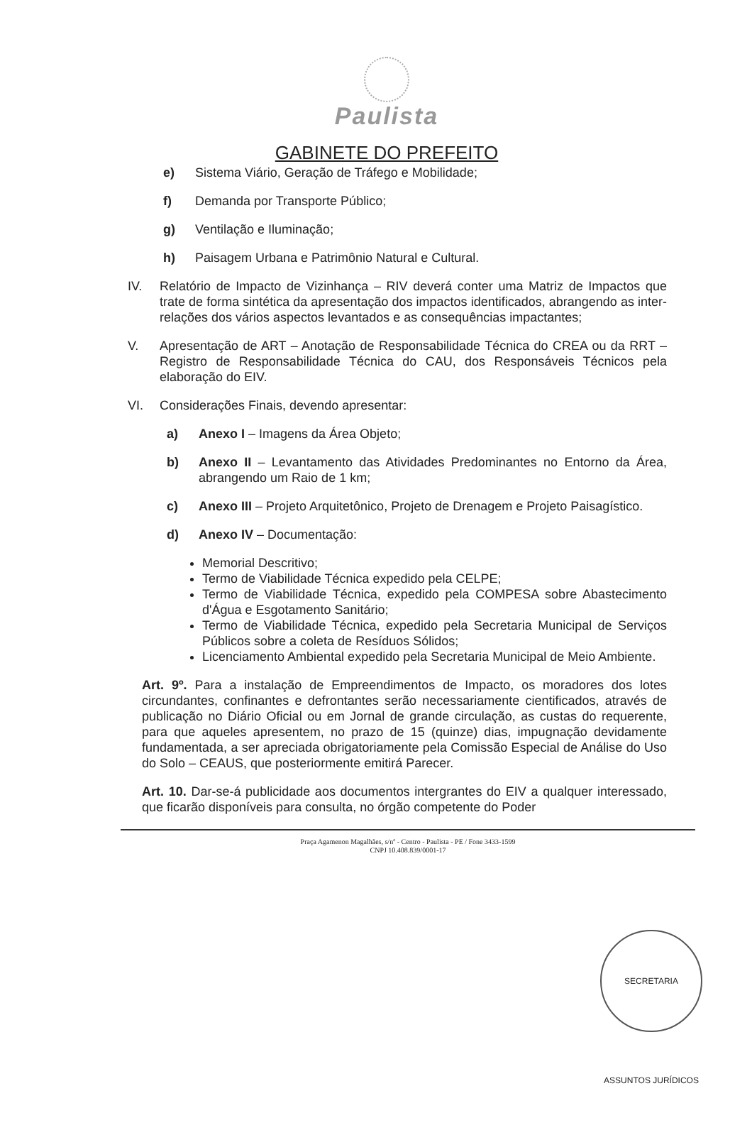Paulista
GABINETE DO PREFEITO
e) Sistema Viário, Geração de Tráfego e Mobilidade;
f) Demanda por Transporte Público;
g) Ventilação e Iluminação;
h) Paisagem Urbana e Patrimônio Natural e Cultural.
IV. Relatório de Impacto de Vizinhança – RIV deverá conter uma Matriz de Impactos que trate de forma sintética da apresentação dos impactos identificados, abrangendo as inter-relações dos vários aspectos levantados e as consequências impactantes;
V. Apresentação de ART – Anotação de Responsabilidade Técnica do CREA ou da RRT – Registro de Responsabilidade Técnica do CAU, dos Responsáveis Técnicos pela elaboração do EIV.
VI. Considerações Finais, devendo apresentar:
a) Anexo I – Imagens da Área Objeto;
b) Anexo II – Levantamento das Atividades Predominantes no Entorno da Área, abrangendo um Raio de 1 km;
c) Anexo III – Projeto Arquitetônico, Projeto de Drenagem e Projeto Paisagístico.
d) Anexo IV – Documentação:
Memorial Descritivo;
Termo de Viabilidade Técnica expedido pela CELPE;
Termo de Viabilidade Técnica, expedido pela COMPESA sobre Abastecimento d'Água e Esgotamento Sanitário;
Termo de Viabilidade Técnica, expedido pela Secretaria Municipal de Serviços Públicos sobre a coleta de Resíduos Sólidos;
Licenciamento Ambiental expedido pela Secretaria Municipal de Meio Ambiente.
Art. 9º. Para a instalação de Empreendimentos de Impacto, os moradores dos lotes circundantes, confinantes e defrontantes serão necessariamente cientificados, através de publicação no Diário Oficial ou em Jornal de grande circulação, as custas do requerente, para que aqueles apresentem, no prazo de 15 (quinze) dias, impugnação devidamente fundamentada, a ser apreciada obrigatoriamente pela Comissão Especial de Análise do Uso do Solo – CEAUS, que posteriormente emitirá Parecer.
Art. 10. Dar-se-á publicidade aos documentos intergrantes do EIV a qualquer interessado, que ficarão disponíveis para consulta, no órgão competente do Poder
Praça Agamenon Magalhães, s/nº - Centro - Paulista - PE / Fone 3433-1599
CNPJ 10.408.839/0001-17
SECRETARIA ASSUNTOS JURÍDICOS